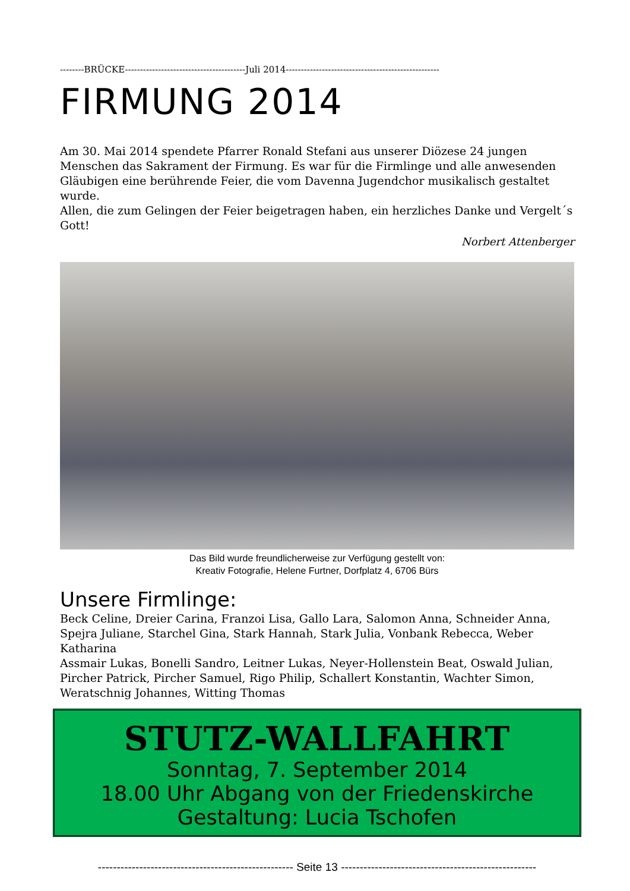--------BRÜCKE----------------------------------------Juli 2014---------------------------------------------------
FIRMUNG 2014
Am 30. Mai 2014 spendete Pfarrer Ronald Stefani aus unserer Diözese 24 jungen Menschen das Sakrament der Firmung. Es war für die Firmlinge und alle anwesenden Gläubigen eine berührende Feier, die vom Davenna Jugendchor musikalisch gestaltet wurde.
Allen, die zum Gelingen der Feier beigetragen haben, ein herzliches Danke und Vergelt´s Gott!
Norbert Attenberger
Das Bild wurde freundlicherweise zur Verfügung gestellt von:
Kreativ Fotografie, Helene Furtner, Dorfplatz 4, 6706 Bürs
Unsere Firmlinge:
Beck Celine, Dreier Carina, Franzoi Lisa, Gallo Lara, Salomon Anna, Schneider Anna, Spejra Juliane, Starchel Gina, Stark Hannah, Stark Julia, Vonbank Rebecca, Weber Katharina
Assmair Lukas, Bonelli Sandro, Leitner Lukas, Neyer-Hollenstein Beat, Oswald Julian, Pircher Patrick, Pircher Samuel, Rigo Philip, Schallert Konstantin, Wachter Simon, Weratschnig Johannes, Witting Thomas
STUTZ-WALLFAHRT
Sonntag, 7. September 2014
18.00 Uhr Abgang von der Friedenskirche
Gestaltung: Lucia Tschofen
---------------------------------------------------- Seite 13 ----------------------------------------------------